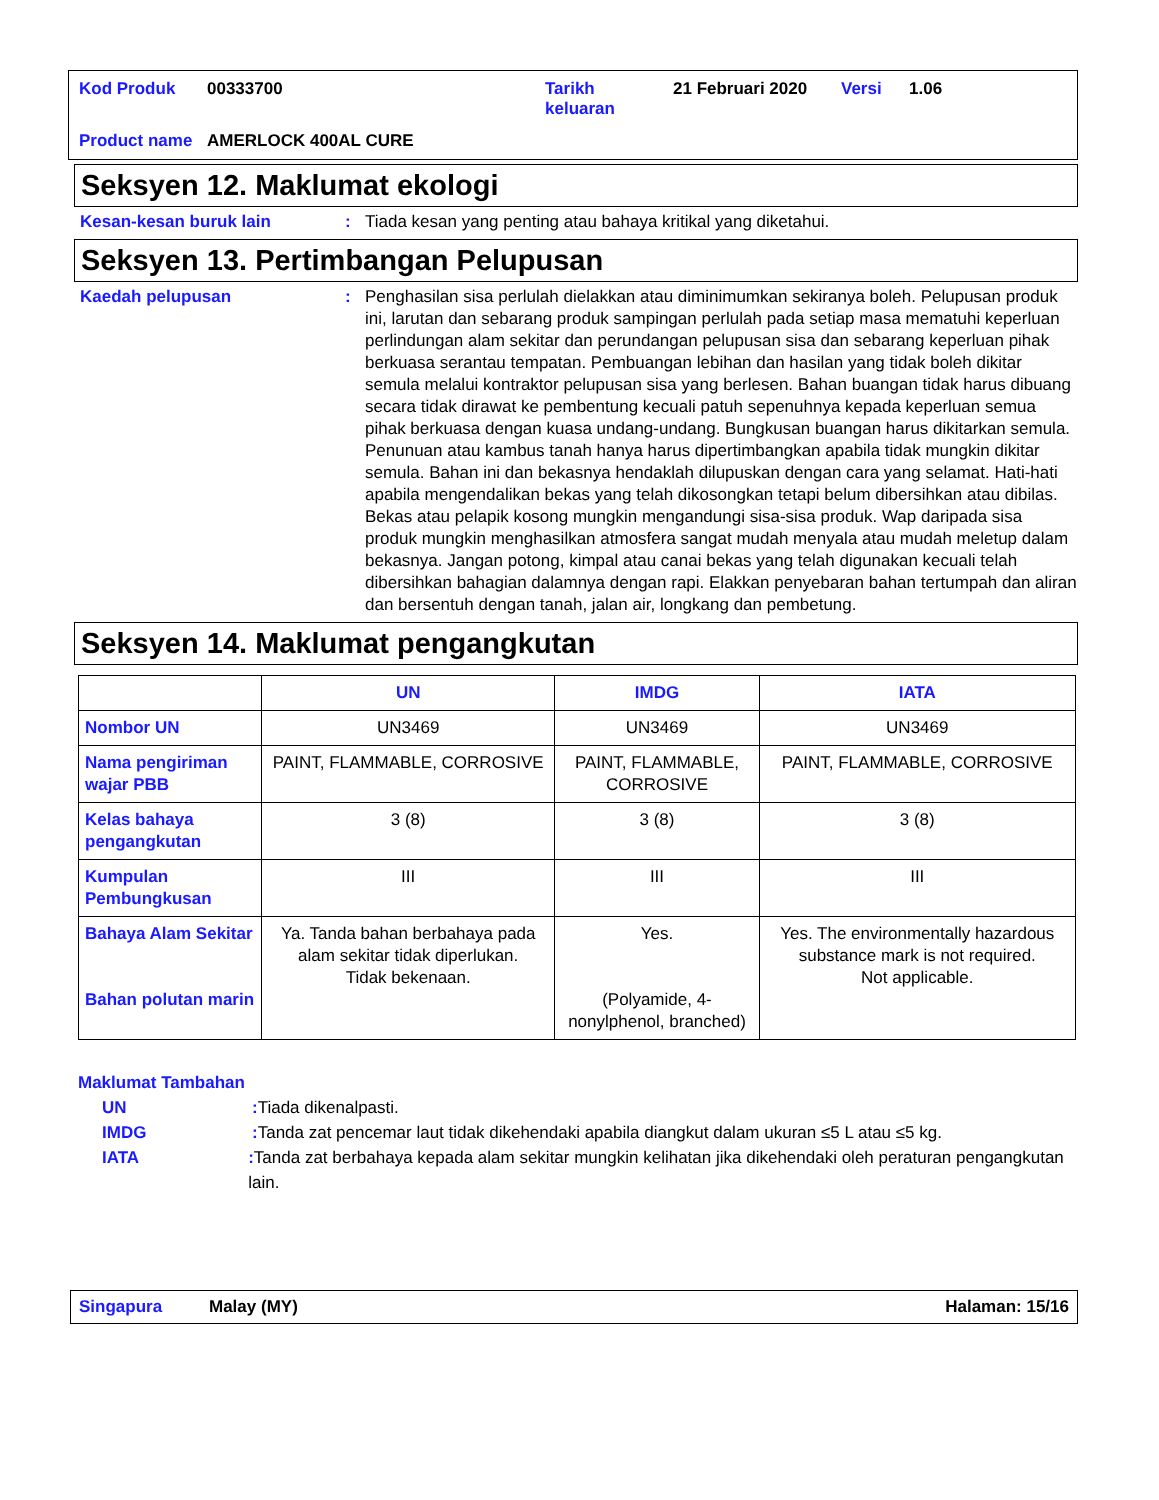| Kod Produk | 00333700 | Tarikh keluaran | 21 Februari 2020 | Versi | 1.06 |
| Product name | AMERLOCK 400AL CURE | | | | |
Seksyen 12. Maklumat ekologi
Kesan-kesan buruk lain : Tiada kesan yang penting atau bahaya kritikal yang diketahui.
Seksyen 13. Pertimbangan Pelupusan
Kaedah pelupusan : Penghasilan sisa perlulah dielakkan atau diminimumkan sekiranya boleh. Pelupusan produk ini, larutan dan sebarang produk sampingan perlulah pada setiap masa mematuhi keperluan perlindungan alam sekitar dan perundangan pelupusan sisa dan sebarang keperluan pihak berkuasa serantau tempatan. Pembuangan lebihan dan hasilan yang tidak boleh dikitar semula melalui kontraktor pelupusan sisa yang berlesen. Bahan buangan tidak harus dibuang secara tidak dirawat ke pembentung kecuali patuh sepenuhnya kepada keperluan semua pihak berkuasa dengan kuasa undang-undang. Bungkusan buangan harus dikitarkan semula. Penunuan atau kambus tanah hanya harus dipertimbangkan apabila tidak mungkin dikitar semula. Bahan ini dan bekasnya hendaklah dilupuskan dengan cara yang selamat. Hati-hati apabila mengendalikan bekas yang telah dikosongkan tetapi belum dibersihkan atau dibilas. Bekas atau pelapik kosong mungkin mengandungi sisa-sisa produk. Wap daripada sisa produk mungkin menghasilkan atmosfera sangat mudah menyala atau mudah meletup dalam bekasnya. Jangan potong, kimpal atau canai bekas yang telah digunakan kecuali telah dibersihkan bahagian dalamnya dengan rapi. Elakkan penyebaran bahan tertumpah dan aliran dan bersentuh dengan tanah, jalan air, longkang dan pembetung.
Seksyen 14. Maklumat pengangkutan
| | UN | IMDG | IATA |
| --- | --- | --- | --- |
| Nombor UN | UN3469 | UN3469 | UN3469 |
| Nama pengiriman wajar PBB | PAINT, FLAMMABLE, CORROSIVE | PAINT, FLAMMABLE, CORROSIVE | PAINT, FLAMMABLE, CORROSIVE |
| Kelas bahaya pengangkutan | 3 (8) | 3 (8) | 3 (8) |
| Kumpulan Pembungkusan | III | III | III |
| Bahaya Alam Sekitar Bahan polutan marin | Ya. Tanda bahan berbahaya pada alam sekitar tidak diperlukan. Tidak bekenaan. | Yes. (Polyamide, 4-nonylphenol, branched) | Yes. The environmentally hazardous substance mark is not required. Not applicable. |
Maklumat Tambahan
UN : Tiada dikenalpasti.
IMDG : Tanda zat pencemar laut tidak dikehendaki apabila diangkut dalam ukuran ≤5 L atau ≤5 kg.
IATA : Tanda zat berbahaya kepada alam sekitar mungkin kelihatan jika dikehendaki oleh peraturan pengangkutan lain.
Singapura Malay (MY) Halaman: 15/16